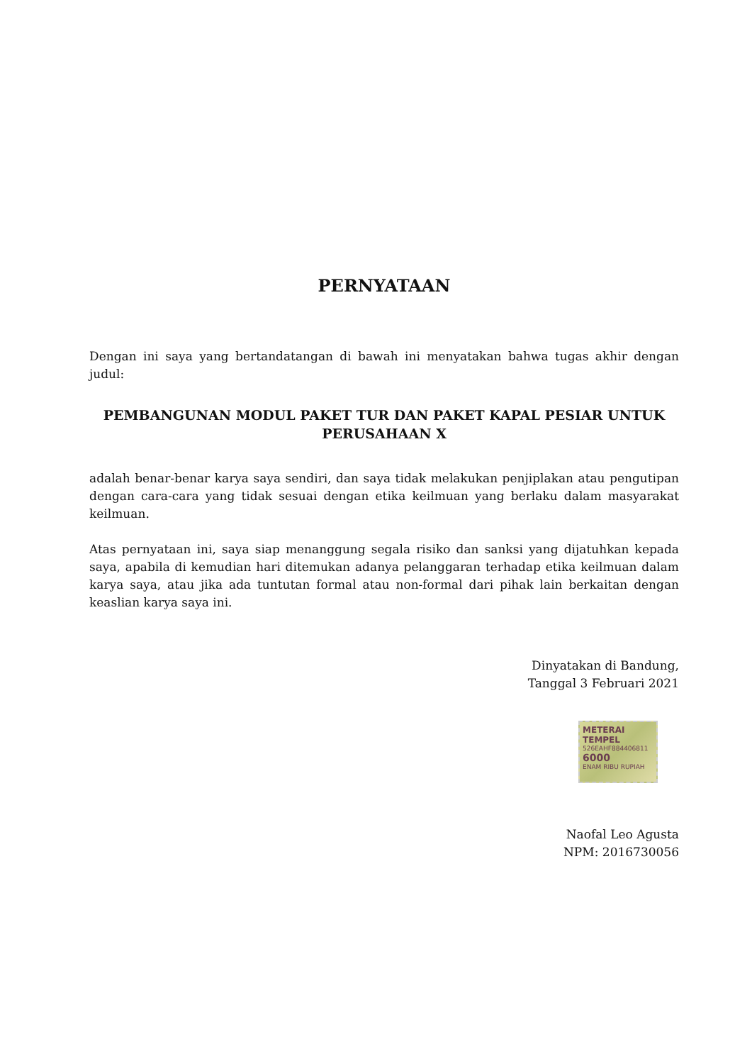PERNYATAAN
Dengan ini saya yang bertandatangan di bawah ini menyatakan bahwa tugas akhir dengan judul:
PEMBANGUNAN MODUL PAKET TUR DAN PAKET KAPAL PESIAR UNTUK PERUSAHAAN X
adalah benar-benar karya saya sendiri, dan saya tidak melakukan penjiplakan atau pengutipan dengan cara-cara yang tidak sesuai dengan etika keilmuan yang berlaku dalam masyarakat keilmuan.
Atas pernyataan ini, saya siap menanggung segala risiko dan sanksi yang dijatuhkan kepada saya, apabila di kemudian hari ditemukan adanya pelanggaran terhadap etika keilmuan dalam karya saya, atau jika ada tuntutan formal atau non-formal dari pihak lain berkaitan dengan keaslian karya saya ini.
Dinyatakan di Bandung,
Tanggal 3 Februari 2021
METERAI
TEMPEL
526EAHF884406811
6000
ENAM RIBU RUPIAH
Naofal Leo Agusta
NPM: 2016730056